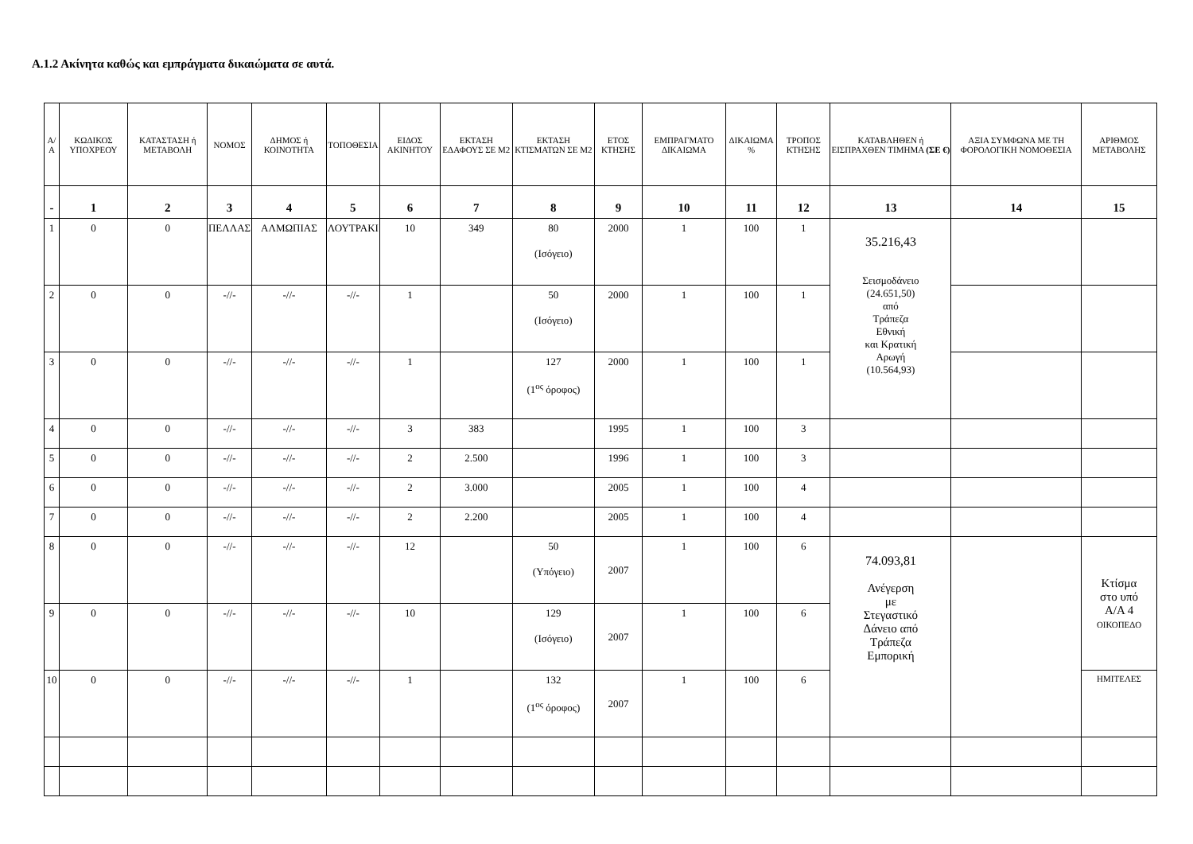Α.1.2 Ακίνητα καθώς και εμπράγματα δικαιώματα σε αυτά.
| Α/Α | ΚΩΔΙΚΟΣ ΥΠΟΧΡΕΟΥ | ΚΑΤΑΣΤΑΣΗ ή ΜΕΤΑΒΟΛΗ | ΝΟΜΟΣ | ΔΗΜΟΣ ή ΚΟΙΝΟΤΗΤΑ | ΤΟΠΟΘΕΣΙΑ | ΕΙΔΟΣ ΑΚΙΝΗΤΟΥ | ΕΚΤΑΣΗ ΕΔΑΦΟΥΣ ΣΕ Μ2 | ΕΚΤΑΣΗ ΚΤΙΣΜΑΤΩΝ ΣΕ Μ2 | ΕΤΟΣ ΚΤΗΣΗΣ | ΕΜΠΡΑΓΜΑΤΟ ΔΙΚΑΙΩΜΑ | ΔΙΚΑΙΩΜΑ % | ΤΡΟΠΟΣ ΚΤΗΣΗΣ | ΚΑΤΑΒΛΗΘΕΝ ή ΕΙΣΠΡΑΧΘΕΝ ΤΙΜΗΜΑ (ΣΕ €) | ΑΞΙΑ ΣΥΜΦΩΝΑ ΜΕ ΤΗ ΦΟΡΟΛΟΓΙΚΗ ΝΟΜΟΘΕΣΙΑ | ΑΡΙΘΜΟΣ ΜΕΤΑΒΟΛΗΣ |
| --- | --- | --- | --- | --- | --- | --- | --- | --- | --- | --- | --- | --- | --- | --- | --- |
| - | 1 | 2 | 3 | 4 | 5 | 6 | 7 | 8 | 9 | 10 | 11 | 12 | 13 | 14 | 15 |
| 1 | 0 | 0 | ΠΕΛΛΑΣ | ΑΛΜΩΠΙΑΣ | ΛΟΥΤΡΑΚΙ | 10 | 349 | 80 (Ισόγειο) | 2000 | 1 | 100 | 1 | 35.216,43 Σεισμοδάνειο (24.651,50) από Τράπεζα Εθνική και Κρατική Αρωγή (10.564,93) | | |
| 2 | 0 | 0 | -//- | -//- | -//- | 1 | | 50 (Ισόγειο) | 2000 | 1 | 100 | 1 | | | |
| 3 | 0 | 0 | -//- | -//- | -//- | 1 | | 127 (1<sup>ος</sup> όροφος) | 2000 | 1 | 100 | 1 | | | |
| 4 | 0 | 0 | -//- | -//- | -//- | 3 | 383 | | 1995 | 1 | 100 | 3 | | | |
| 5 | 0 | 0 | -//- | -//- | -//- | 2 | 2.500 | | 1996 | 1 | 100 | 3 | | | |
| 6 | 0 | 0 | -//- | -//- | -//- | 2 | 3.000 | | 2005 | 1 | 100 | 4 | | | |
| 7 | 0 | 0 | -//- | -//- | -//- | 2 | 2.200 | | 2005 | 1 | 100 | 4 | | | |
| 8 | 0 | 0 | -//- | -//- | -//- | 12 | | 50 (Υπόγειο) | 2007 | 1 | 100 | 6 | 74.093,81 Ανέγερση με Στεγαστικό Δάνειο από Τράπεζα Εμπορική | | Κτίσμα στο υπό Α/Α 4 ΟΙΚΟΠΕΔΟ |
| 9 | 0 | 0 | -//- | -//- | -//- | 10 | | 129 (Ισόγειο) | 2007 | 1 | 100 | 6 | | | |
| 10 | 0 | 0 | -//- | -//- | -//- | 1 | | 132 (1<sup>ος</sup> όροφος) | 2007 | 1 | 100 | 6 | | | ΗΜΙΤΕΛΕΣ |